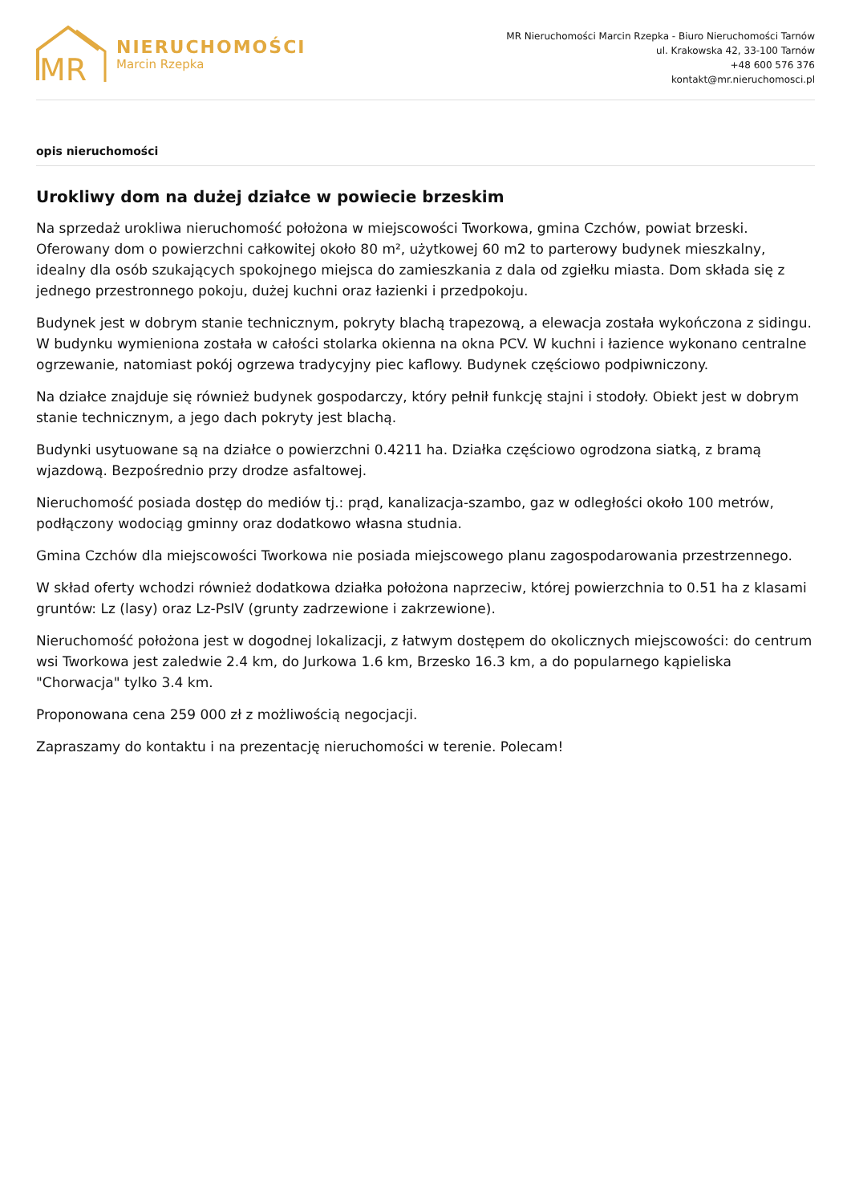MR
NIERUCHOMOŚCI
Marcin Rzepka
MR Nieruchomości Marcin Rzepka - Biuro Nieruchomości Tarnów
ul. Krakowska 42, 33-100 Tarnów
+48 600 576 376
kontakt@mr.nieruchomosci.pl
opis nieruchomości
Urokliwy dom na dużej działce w powiecie brzeskim
Na sprzedaż urokliwa nieruchomość położona w miejscowości Tworkowa, gmina Czchów, powiat brzeski. Oferowany dom o powierzchni całkowitej około 80 m², użytkowej 60 m2 to parterowy budynek mieszkalny, idealny dla osób szukających spokojnego miejsca do zamieszkania z dala od zgiełku miasta. Dom składa się z jednego przestronnego pokoju, dużej kuchni oraz łazienki i przedpokoju.
Budynek jest w dobrym stanie technicznym, pokryty blachą trapezową, a elewacja została wykończona z sidingu. W budynku wymieniona została w całości stolarka okienna na okna PCV. W kuchni i łazience wykonano centralne ogrzewanie, natomiast pokój ogrzewa tradycyjny piec kaflowy. Budynek częściowo podpiwniczony.
Na działce znajduje się również budynek gospodarczy, który pełnił funkcję stajni i stodoły. Obiekt jest w dobrym stanie technicznym, a jego dach pokryty jest blachą.
Budynki usytuowane są na działce o powierzchni 0.4211 ha. Działka częściowo ogrodzona siatką, z bramą wjazdową. Bezpośrednio przy drodze asfaltowej.
Nieruchomość posiada dostęp do mediów tj.: prąd, kanalizacja-szambo, gaz w odległości około 100 metrów, podłączony wodociąg gminny oraz dodatkowo własna studnia.
Gmina Czchów dla miejscowości Tworkowa nie posiada miejscowego planu zagospodarowania przestrzennego.
W skład oferty wchodzi również dodatkowa działka położona naprzeciw, której powierzchnia to 0.51 ha z klasami gruntów: Lz (lasy) oraz Lz-PsIV (grunty zadrzewione i zakrzewione).
Nieruchomość położona jest w dogodnej lokalizacji, z łatwym dostępem do okolicznych miejscowości: do centrum wsi Tworkowa jest zaledwie 2.4 km, do Jurkowa 1.6 km, Brzesko 16.3 km, a do popularnego kąpieliska "Chorwacja" tylko 3.4 km.
Proponowana cena 259 000 zł z możliwością negocjacji.
Zapraszamy do kontaktu i na prezentację nieruchomości w terenie. Polecam!